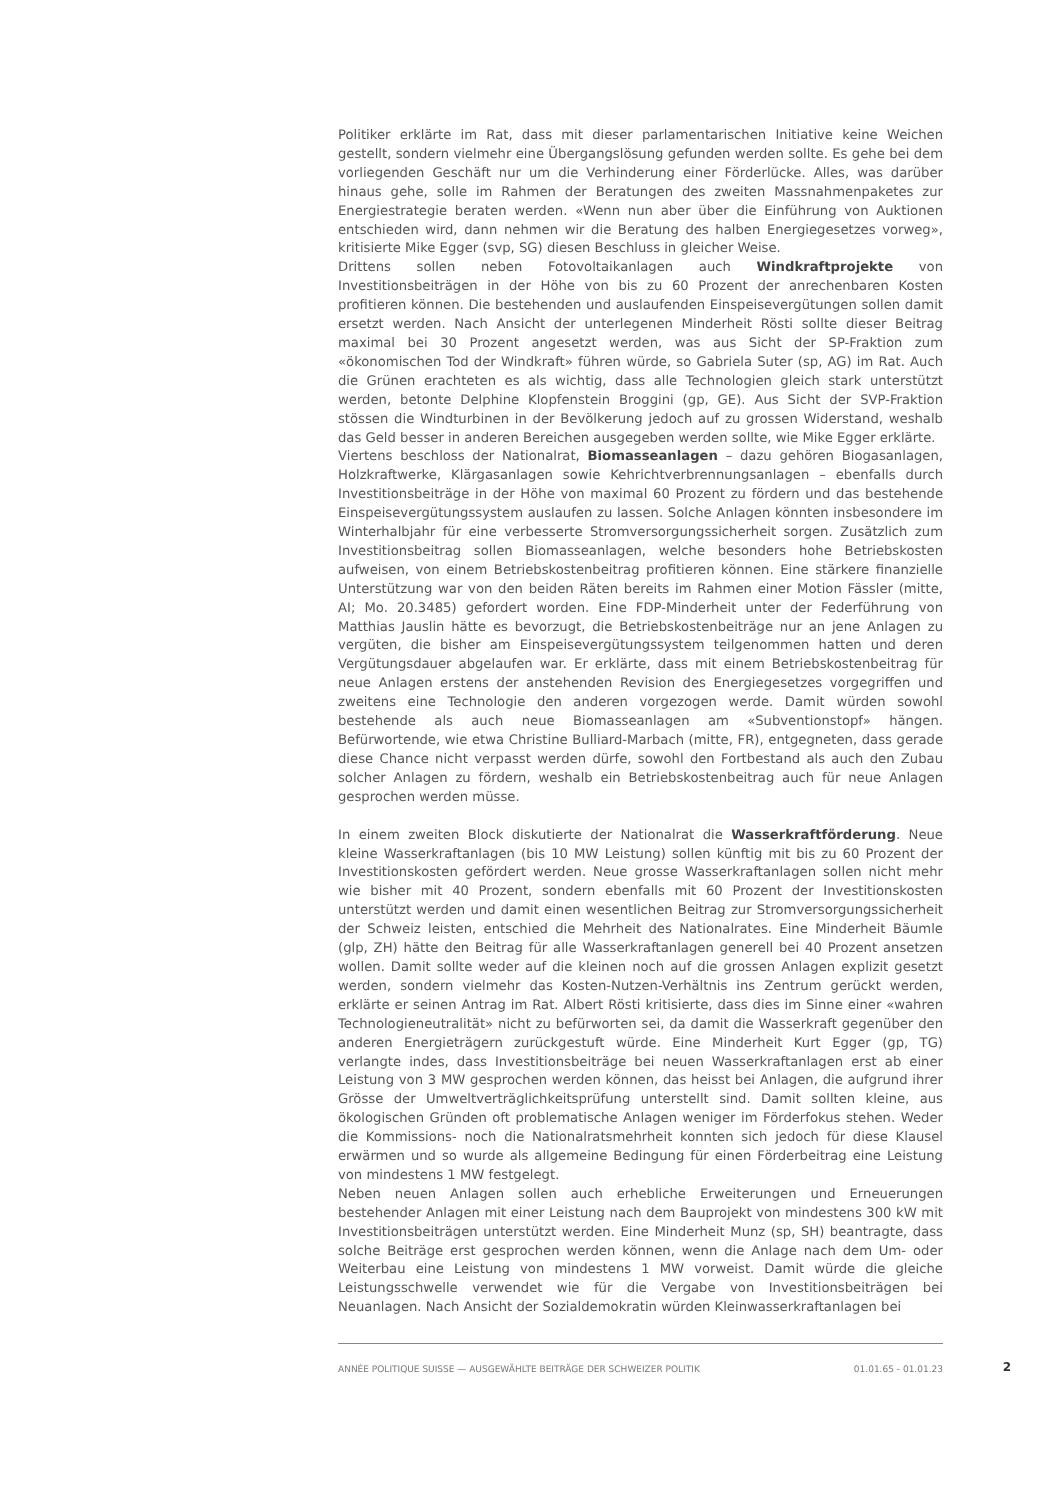Politiker erklärte im Rat, dass mit dieser parlamentarischen Initiative keine Weichen gestellt, sondern vielmehr eine Übergangslösung gefunden werden sollte. Es gehe bei dem vorliegenden Geschäft nur um die Verhinderung einer Förderlücke. Alles, was darüber hinaus gehe, solle im Rahmen der Beratungen des zweiten Massnahmenpaketes zur Energiestrategie beraten werden. «Wenn nun aber über die Einführung von Auktionen entschieden wird, dann nehmen wir die Beratung des halben Energiegesetzes vorweg», kritisierte Mike Egger (svp, SG) diesen Beschluss in gleicher Weise.
Drittens sollen neben Fotovoltaikanlagen auch Windkraftprojekte von Investitionsbeiträgen in der Höhe von bis zu 60 Prozent der anrechenbaren Kosten profitieren können. Die bestehenden und auslaufenden Einspeisevergütungen sollen damit ersetzt werden. Nach Ansicht der unterlegenen Minderheit Rösti sollte dieser Beitrag maximal bei 30 Prozent angesetzt werden, was aus Sicht der SP-Fraktion zum «ökonomischen Tod der Windkraft» führen würde, so Gabriela Suter (sp, AG) im Rat. Auch die Grünen erachteten es als wichtig, dass alle Technologien gleich stark unterstützt werden, betonte Delphine Klopfenstein Broggini (gp, GE). Aus Sicht der SVP-Fraktion stössen die Windturbinen in der Bevölkerung jedoch auf zu grossen Widerstand, weshalb das Geld besser in anderen Bereichen ausgegeben werden sollte, wie Mike Egger erklärte.
Viertens beschloss der Nationalrat, Biomasseanlagen – dazu gehören Biogasanlagen, Holzkraftwerke, Klärgasanlagen sowie Kehrichtverbrennungsanlagen – ebenfalls durch Investitionsbeiträge in der Höhe von maximal 60 Prozent zu fördern und das bestehende Einspeisevergütungssystem auslaufen zu lassen. Solche Anlagen könnten insbesondere im Winterhalbjahr für eine verbesserte Stromversorgungssicherheit sorgen. Zusätzlich zum Investitionsbeitrag sollen Biomasseanlagen, welche besonders hohe Betriebskosten aufweisen, von einem Betriebskostenbeitrag profitieren können. Eine stärkere finanzielle Unterstützung war von den beiden Räten bereits im Rahmen einer Motion Fässler (mitte, AI; Mo. 20.3485) gefordert worden. Eine FDP-Minderheit unter der Federführung von Matthias Jauslin hätte es bevorzugt, die Betriebskostenbeiträge nur an jene Anlagen zu vergüten, die bisher am Einspeisevergütungssystem teilgenommen hatten und deren Vergütungsdauer abgelaufen war. Er erklärte, dass mit einem Betriebskostenbeitrag für neue Anlagen erstens der anstehenden Revision des Energiegesetzes vorgegriffen und zweitens eine Technologie den anderen vorgezogen werde. Damit würden sowohl bestehende als auch neue Biomasseanlagen am «Subventionstopf» hängen. Befürwortende, wie etwa Christine Bulliard-Marbach (mitte, FR), entgegneten, dass gerade diese Chance nicht verpasst werden dürfe, sowohl den Fortbestand als auch den Zubau solcher Anlagen zu fördern, weshalb ein Betriebskostenbeitrag auch für neue Anlagen gesprochen werden müsse.
In einem zweiten Block diskutierte der Nationalrat die Wasserkraftförderung. Neue kleine Wasserkraftanlagen (bis 10 MW Leistung) sollen künftig mit bis zu 60 Prozent der Investitionskosten gefördert werden. Neue grosse Wasserkraftanlagen sollen nicht mehr wie bisher mit 40 Prozent, sondern ebenfalls mit 60 Prozent der Investitionskosten unterstützt werden und damit einen wesentlichen Beitrag zur Stromversorgungssicherheit der Schweiz leisten, entschied die Mehrheit des Nationalrates. Eine Minderheit Bäumle (glp, ZH) hätte den Beitrag für alle Wasserkraftanlagen generell bei 40 Prozent ansetzen wollen. Damit sollte weder auf die kleinen noch auf die grossen Anlagen explizit gesetzt werden, sondern vielmehr das Kosten-Nutzen-Verhältnis ins Zentrum gerückt werden, erklärte er seinen Antrag im Rat. Albert Rösti kritisierte, dass dies im Sinne einer «wahren Technologieneutralität» nicht zu befürworten sei, da damit die Wasserkraft gegenüber den anderen Energieträgern zurückgestuft würde. Eine Minderheit Kurt Egger (gp, TG) verlangte indes, dass Investitionsbeiträge bei neuen Wasserkraftanlagen erst ab einer Leistung von 3 MW gesprochen werden können, das heisst bei Anlagen, die aufgrund ihrer Grösse der Umweltverträglichkeitsprüfung unterstellt sind. Damit sollten kleine, aus ökologischen Gründen oft problematische Anlagen weniger im Förderfokus stehen. Weder die Kommissions- noch die Nationalratsmehrheit konnten sich jedoch für diese Klausel erwärmen und so wurde als allgemeine Bedingung für einen Förderbeitrag eine Leistung von mindestens 1 MW festgelegt.
Neben neuen Anlagen sollen auch erhebliche Erweiterungen und Erneuerungen bestehender Anlagen mit einer Leistung nach dem Bauprojekt von mindestens 300 kW mit Investitionsbeiträgen unterstützt werden. Eine Minderheit Munz (sp, SH) beantragte, dass solche Beiträge erst gesprochen werden können, wenn die Anlage nach dem Um- oder Weiterbau eine Leistung von mindestens 1 MW vorweist. Damit würde die gleiche Leistungsschwelle verwendet wie für die Vergabe von Investitionsbeiträgen bei Neuanlagen. Nach Ansicht der Sozialdemokratin würden Kleinwasserkraftanlagen bei
ANNÉE POLITIQUE SUISSE — AUSGEWÄHLTE BEITRÄGE DER SCHWEIZER POLITIK 01.01.65 - 01.01.23
2